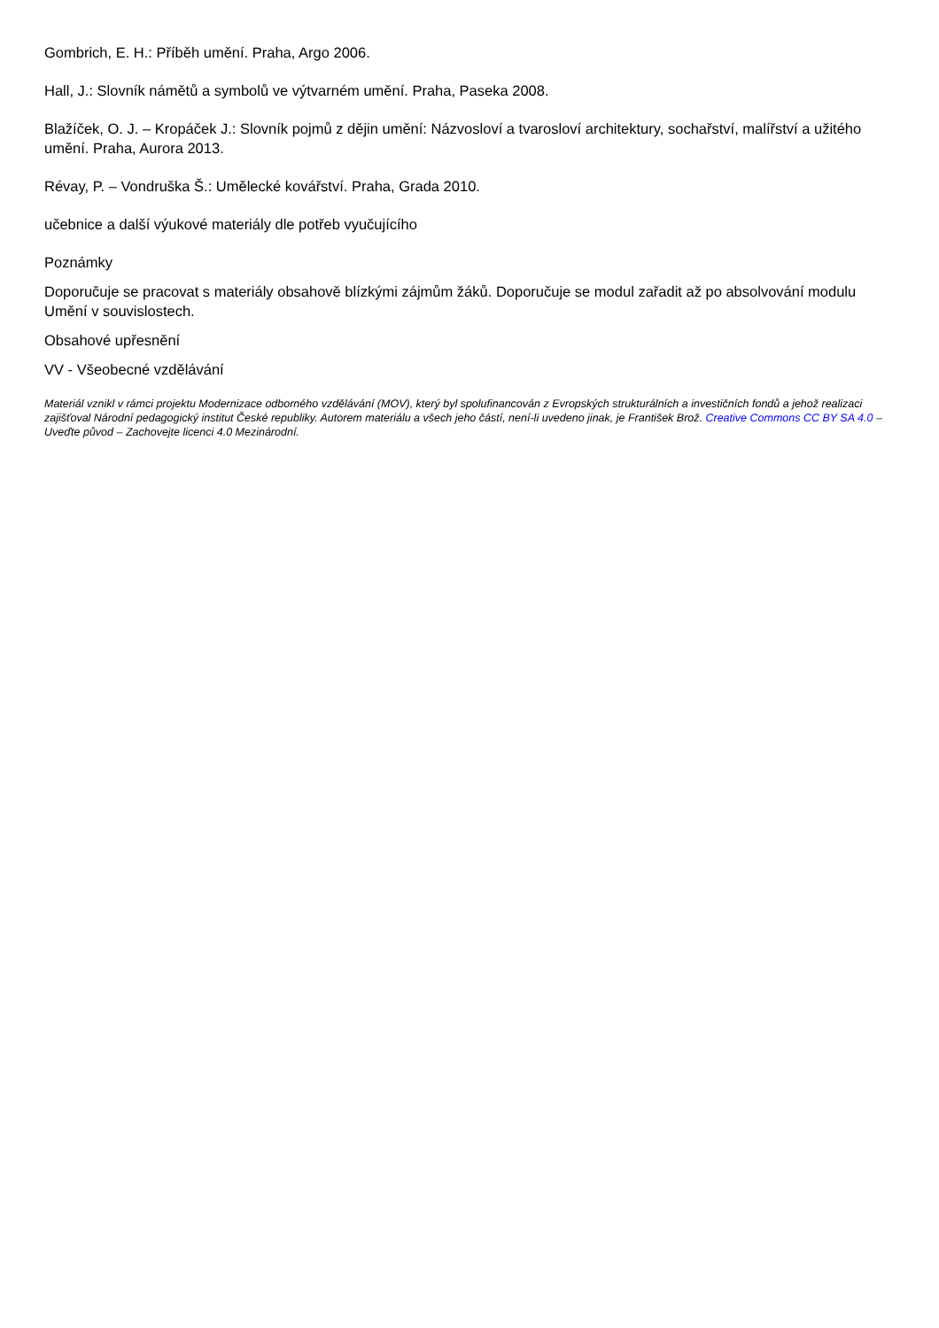Gombrich, E. H.: Příběh umění. Praha, Argo 2006.
Hall, J.: Slovník námětů a symbolů ve výtvarném umění. Praha, Paseka 2008.
Blažíček, O. J. – Kropáček J.: Slovník pojmů z dějin umění: Názvosloví a tvarosloví architektury, sochařství, malířství a užitého umění. Praha, Aurora 2013.
Révay, P. – Vondruška Š.: Umělecké kovářství. Praha, Grada 2010.
učebnice a další výukové materiály dle potřeb vyučujícího
Poznámky
Doporučuje se pracovat s materiály obsahově blízkými zájmům žáků. Doporučuje se modul zařadit až po absolvování modulu Umění v souvislostech.
Obsahové upřesnění
VV - Všeobecné vzdělávání
Materiál vznikl v rámci projektu Modernizace odborného vzdělávání (MOV), který byl spolufinancován z Evropských strukturálních a investičních fondů a jehož realizaci zajišťoval Národní pedagogický institut České republiky. Autorem materiálu a všech jeho částí, není-li uvedeno jinak, je František Brož. Creative Commons CC BY SA 4.0 – Uveďte původ – Zachovejte licenci 4.0 Mezinárodní.